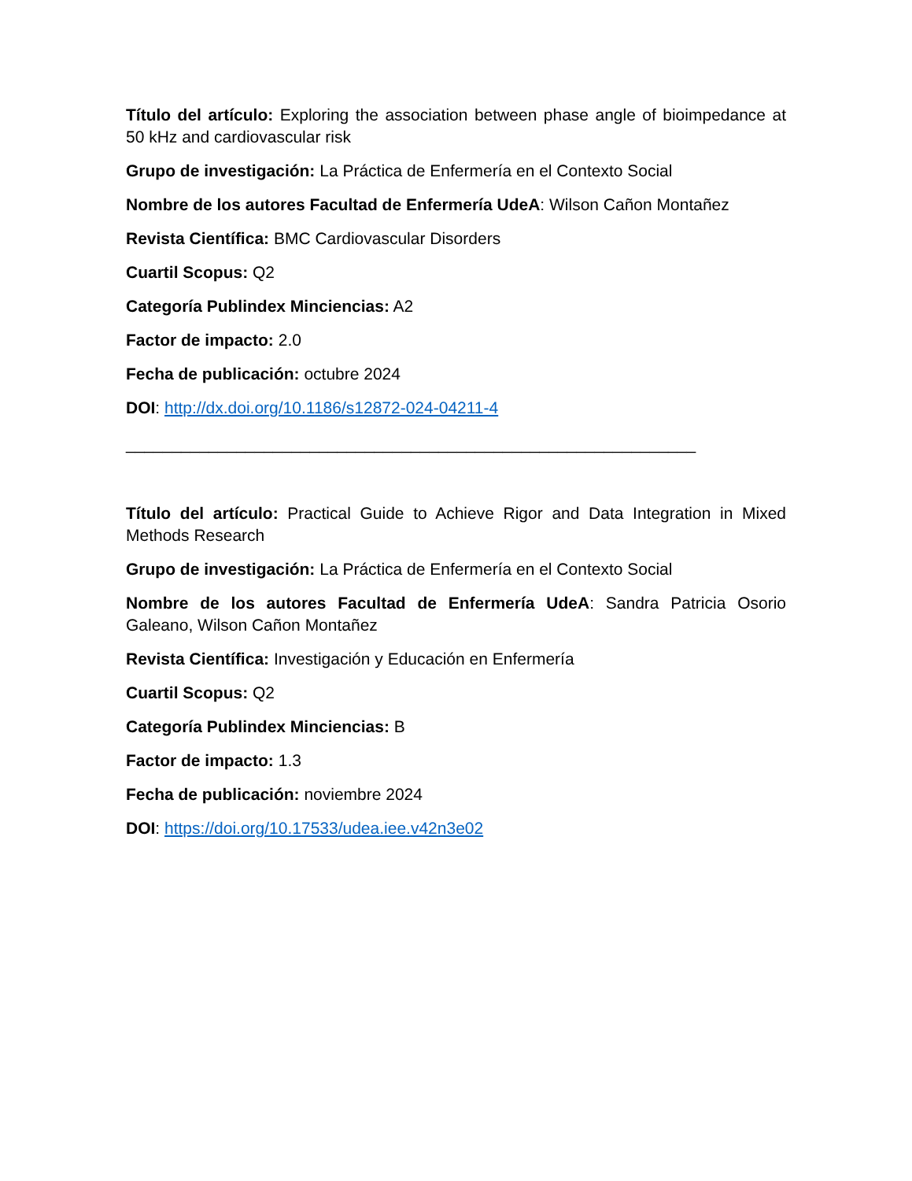Título del artículo: Exploring the association between phase angle of bioimpedance at 50 kHz and cardiovascular risk
Grupo de investigación: La Práctica de Enfermería en el Contexto Social
Nombre de los autores Facultad de Enfermería UdeA: Wilson Cañon Montañez
Revista Científica: BMC Cardiovascular Disorders
Cuartil Scopus: Q2
Categoría Publindex Minciencias: A2
Factor de impacto: 2.0
Fecha de publicación: octubre 2024
DOI: http://dx.doi.org/10.1186/s12872-024-04211-4
______________________________________________________________
Título del artículo: Practical Guide to Achieve Rigor and Data Integration in Mixed Methods Research
Grupo de investigación: La Práctica de Enfermería en el Contexto Social
Nombre de los autores Facultad de Enfermería UdeA: Sandra Patricia Osorio Galeano, Wilson Cañon Montañez
Revista Científica: Investigación y Educación en Enfermería
Cuartil Scopus: Q2
Categoría Publindex Minciencias: B
Factor de impacto: 1.3
Fecha de publicación: noviembre 2024
DOI: https://doi.org/10.17533/udea.iee.v42n3e02